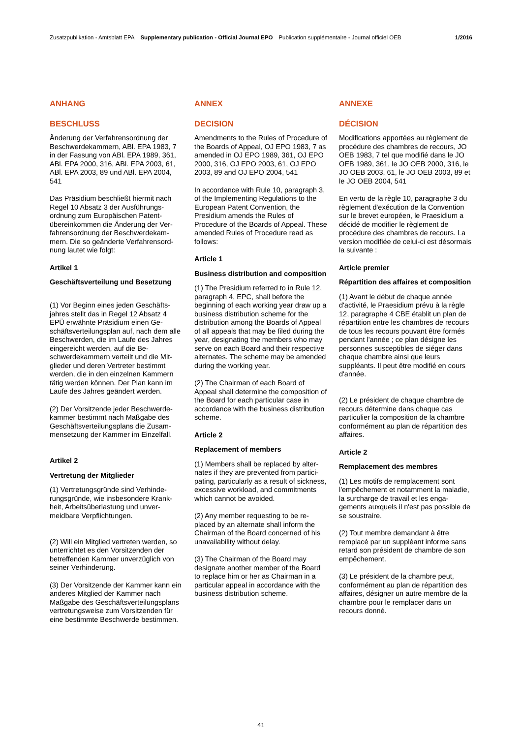Zusatzpublikation - Amtsblatt EPA Supplementary publication - Official Journal EPO Publication supplémentaire - Journal officiel OEB 1/2016
ANHANG
BESCHLUSS
Änderung der Verfahrensordnung der Beschwerdekammern, ABl. EPA 1983, 7 in der Fassung von ABl. EPA 1989, 361, ABl. EPA 2000, 316, ABl. EPA 2003, 61, ABl. EPA 2003, 89 und ABl. EPA 2004, 541
Das Präsidium beschließt hiermit nach Regel 10 Absatz 3 der Ausführungs­ordnung zum Europäischen Patent­übereinkommen die Änderung der Ver­fahrensordnung der Beschwerdekam­mern. Die so geänderte Verfahrensord­nung lautet wie folgt:
Artikel 1
Geschäftsverteilung und Besetzung
(1) Vor Beginn eines jeden Geschäfts­jahres stellt das in Regel 12 Absatz 4 EPÜ erwähnte Präsidium einen Ge­schäftsverteilungsplan auf, nach dem alle Beschwerden, die im Laufe des Jahres eingereicht werden, auf die Be­schwerdekammern verteilt und die Mit­glieder und deren Vertreter bestimmt werden, die in den einzelnen Kammern tätig werden können. Der Plan kann im Laufe des Jahres geändert werden.
(2) Der Vorsitzende jeder Beschwerde­kammer bestimmt nach Maßgabe des Geschäftsverteilungsplans die Zusam­mensetzung der Kammer im Einzelfall.
Artikel 2
Vertretung der Mitglieder
(1) Vertretungsgründe sind Verhinde­rungsgründe, wie insbesondere Krank­heit, Arbeitsüberlastung und unver­meidbare Verpflichtungen.
(2) Will ein Mitglied vertreten werden, so unterrichtet es den Vorsitzenden der betreffenden Kammer unverzüglich von seiner Verhinderung.
(3) Der Vorsitzende der Kammer kann ein anderes Mitglied der Kammer nach Maßgabe des Geschäftsverteilungs­plans vertretungsweise zum Vorsitzen­den für eine bestimmte Beschwerde bestimmen.
ANNEX
DECISION
Amendments to the Rules of Procedure of the Boards of Appeal, OJ EPO 1983, 7 as amended in OJ EPO 1989, 361, OJ EPO 2000, 316, OJ EPO 2003, 61, OJ EPO 2003, 89 and OJ EPO 2004, 541
In accordance with Rule 10, para­graph 3, of the Implementing Regula­tions to the European Patent Conven­tion, the Presidium amends the Rules of Procedure of the Boards of Appeal. These amended Rules of Procedure read as follows:
Article 1
Business distribution and composition
(1) The Presidium referred to in Rule 12, paragraph 4, EPC, shall before the beginning of each working year draw up a business distribution scheme for the distribution among the Boards of Appeal of all appeals that may be filed during the year, designating the mem­bers who may serve on each Board and their respective alternates. The scheme may be amended during the working year.
(2) The Chairman of each Board of Appeal shall determine the composition of the Board for each particular case in accordance with the business distribu­tion scheme.
Article 2
Replacement of members
(1) Members shall be replaced by alter­nates if they are prevented from partici­pating, particularly as a result of sick­ness, excessive workload, and com­mitments which cannot be avoided.
(2) Any member requesting to be re­placed by an alternate shall inform the Chairman of the Board concerned of his unavailability without delay.
(3) The Chairman of the Board may designate another member of the Board to replace him or her as Chairman in a particular appeal in accordance with the business distribution scheme.
ANNEXE
DÉCISION
Modifications apportées au règlement de procédure des chambres de recours, JO OEB 1983, 7 tel que modifié dans le JO OEB 1989, 361, le JO OEB 2000, 316, le JO OEB 2003, 61, le JO OEB 2003, 89 et le JO OEB 2004, 541
En vertu de la règle 10, paragraphe 3 du règlement d'exécution de la Convention sur le brevet européen, le Praesidium a décidé de modifier le règlement de procédure des chambres de recours. La version modifiée de celui-ci est désormais la suivante :
Article premier
Répartition des affaires et composition
(1) Avant le début de chaque année d'activité, le Praesidium prévu à la règle 12, paragraphe 4 CBE établit un plan de répartition entre les chambres de recours de tous les recours pouvant être formés pendant l'année ; ce plan désigne les personnes susceptibles de siéger dans chaque chambre ainsi que leurs suppléants. Il peut être modifié en cours d'année.
(2) Le président de chaque chambre de recours détermine dans chaque cas particulier la composition de la chambre conformément au plan de répartition des affaires.
Article 2
Remplacement des membres
(1) Les motifs de remplacement sont l'empêchement et notamment la mala­die, la surcharge de travail et les enga­gements auxquels il n'est pas possible de se soustraire.
(2) Tout membre demandant à être remplacé par un suppléant informe sans retard son président de chambre de son empêchement.
(3) Le président de la chambre peut, conformément au plan de répartition des affaires, désigner un autre membre de la chambre pour le remplacer dans un recours donné.
41